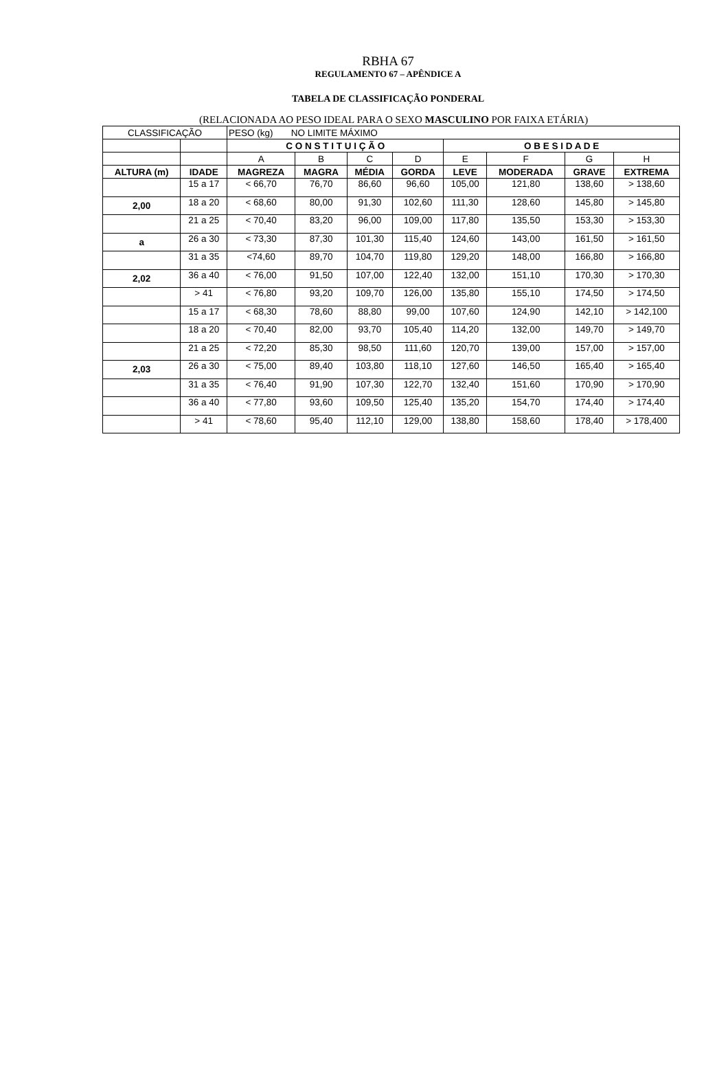RBHA 67
REGULAMENTO 67 – APÊNDICE A
TABELA DE CLASSIFICAÇÃO PONDERAL
(RELACIONADA AO PESO IDEAL PARA O SEXO MASCULINO POR FAIXA ETÁRIA)
| CLASSIFICAÇÃO | | PESO (kg) NO LIMITE MÁXIMO | | | | | | | |
| | | C O N S T I T U I Ç Ã O | | | | O B E S I D A D E | | | |
| | | A | B | C | D | E | F | G | H |
| ALTURA (m) | IDADE | MAGREZA | MAGRA | MÉDIA | GORDA | LEVE | MODERADA | GRAVE | EXTREMA |
| | 15 a 17 | < 66,70 | 76,70 | 86,60 | 96,60 | 105,00 | 121,80 | 138,60 | > 138,60 |
| 2,00 | 18 a 20 | < 68,60 | 80,00 | 91,30 | 102,60 | 111,30 | 128,60 | 145,80 | > 145,80 |
| | 21 a 25 | < 70,40 | 83,20 | 96,00 | 109,00 | 117,80 | 135,50 | 153,30 | > 153,30 |
| a | 26 a 30 | < 73,30 | 87,30 | 101,30 | 115,40 | 124,60 | 143,00 | 161,50 | > 161,50 |
| | 31 a 35 | <74,60 | 89,70 | 104,70 | 119,80 | 129,20 | 148,00 | 166,80 | > 166,80 |
| 2,02 | 36 a 40 | < 76,00 | 91,50 | 107,00 | 122,40 | 132,00 | 151,10 | 170,30 | > 170,30 |
| | > 41 | < 76,80 | 93,20 | 109,70 | 126,00 | 135,80 | 155,10 | 174,50 | > 174,50 |
| | 15 a 17 | < 68,30 | 78,60 | 88,80 | 99,00 | 107,60 | 124,90 | 142,10 | > 142,100 |
| | 18 a 20 | < 70,40 | 82,00 | 93,70 | 105,40 | 114,20 | 132,00 | 149,70 | > 149,70 |
| | 21 a 25 | < 72,20 | 85,30 | 98,50 | 111,60 | 120,70 | 139,00 | 157,00 | > 157,00 |
| 2,03 | 26 a 30 | < 75,00 | 89,40 | 103,80 | 118,10 | 127,60 | 146,50 | 165,40 | > 165,40 |
| | 31 a 35 | < 76,40 | 91,90 | 107,30 | 122,70 | 132,40 | 151,60 | 170,90 | > 170,90 |
| | 36 a 40 | < 77,80 | 93,60 | 109,50 | 125,40 | 135,20 | 154,70 | 174,40 | > 174,40 |
| | > 41 | < 78,60 | 95,40 | 112,10 | 129,00 | 138,80 | 158,60 | 178,40 | > 178,400 |